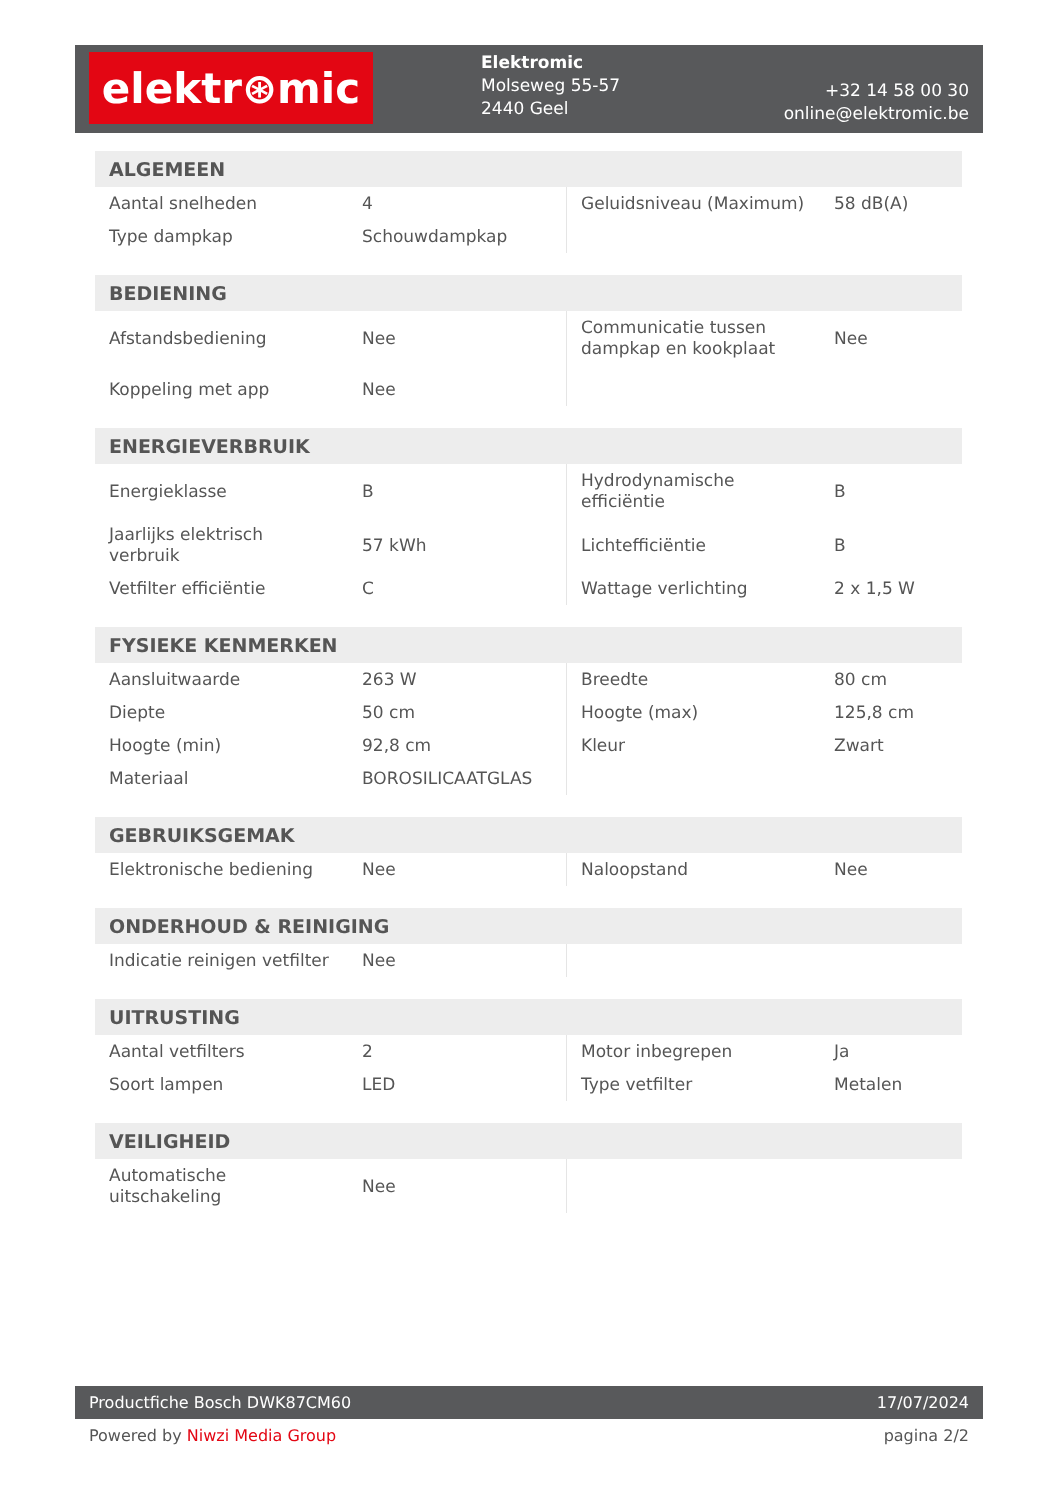elektr⊛mic
Elektromic
Molseweg 55-57
2440 Geel
+32 14 58 00 30
online@elektromic.be
| ALGEMEEN | | | |
| --- | --- | --- | --- |
| Aantal snelheden | 4 | Geluidsniveau (Maximum) | 58 dB(A) |
| Type dampkap | Schouwdampkap | | |
| BEDIENING | | | |
| --- | --- | --- | --- |
| Afstandsbediening | Nee | Communicatie tussen dampkap en kookplaat | Nee |
| Koppeling met app | Nee | | |
| ENERGIEVERBRUIK | | | |
| --- | --- | --- | --- |
| Energieklasse | B | Hydrodynamische efficiëntie | B |
| Jaarlijks elektrisch verbruik | 57 kWh | Lichtefficiëntie | B |
| Vetfilter efficiëntie | C | Wattage verlichting | 2 x 1,5 W |
| FYSIEKE KENMERKEN | | | |
| --- | --- | --- | --- |
| Aansluitwaarde | 263 W | Breedte | 80 cm |
| Diepte | 50 cm | Hoogte (max) | 125,8 cm |
| Hoogte (min) | 92,8 cm | Kleur | Zwart |
| Materiaal | BOROSILICAATGLAS | | |
| GEBRUIKSGEMAK | | | |
| --- | --- | --- | --- |
| Elektronische bediening | Nee | Naloopstand | Nee |
| ONDERHOUD & REINIGING | | | |
| --- | --- | --- | --- |
| Indicatie reinigen vetfilter | Nee | | |
| UITRUSTING | | | |
| --- | --- | --- | --- |
| Aantal vetfilters | 2 | Motor inbegrepen | Ja |
| Soort lampen | LED | Type vetfilter | Metalen |
| VEILIGHEID | | | |
| --- | --- | --- | --- |
| Automatische uitschakeling | Nee | | |
Productfiche Bosch DWK87CM60 17/07/2024
Powered by Niwzi Media Group pagina 2/2